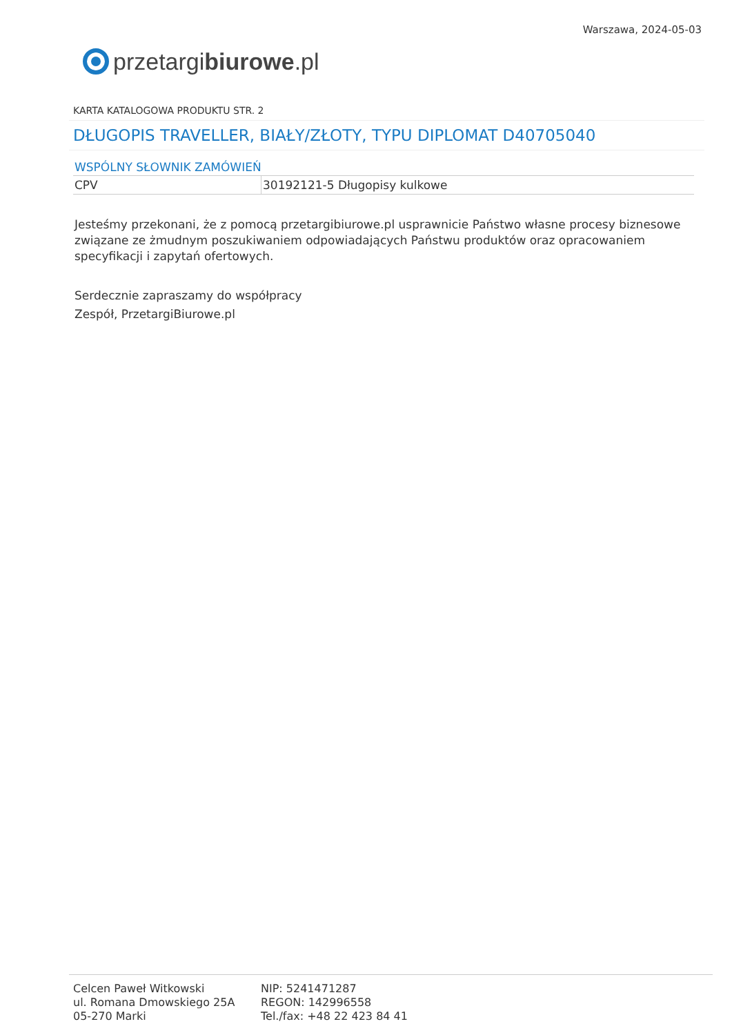przetargi biurowe.pl
Warszawa, 2024-05-03
KARTA KATALOGOWA PRODUKTU STR. 2
DŁUGOPIS TRAVELLER, BIAŁY/ZŁOTY, TYPU DIPLOMAT D40705040
WSPÓLNY SŁOWNIK ZAMÓWIEŃ
| CPV | 30192121-5 Długopisy kulkowe |
Jesteśmy przekonani, że z pomocą przetargibiurowe.pl usprawnicie Państwo własne procesy biznesowe związane ze żmudnym poszukiwaniem odpowiadających Państwu produktów oraz opracowaniem specyfikacji i zapytań ofertowych.
Serdecznie zapraszamy do współpracy
Zespół, PrzetargiBiurowe.pl
Celcen Paweł Witkowski
ul. Romana Dmowskiego 25A
05-270 Marki
NIP: 5241471287
REGON: 142996558
Tel./fax: +48 22 423 84 41